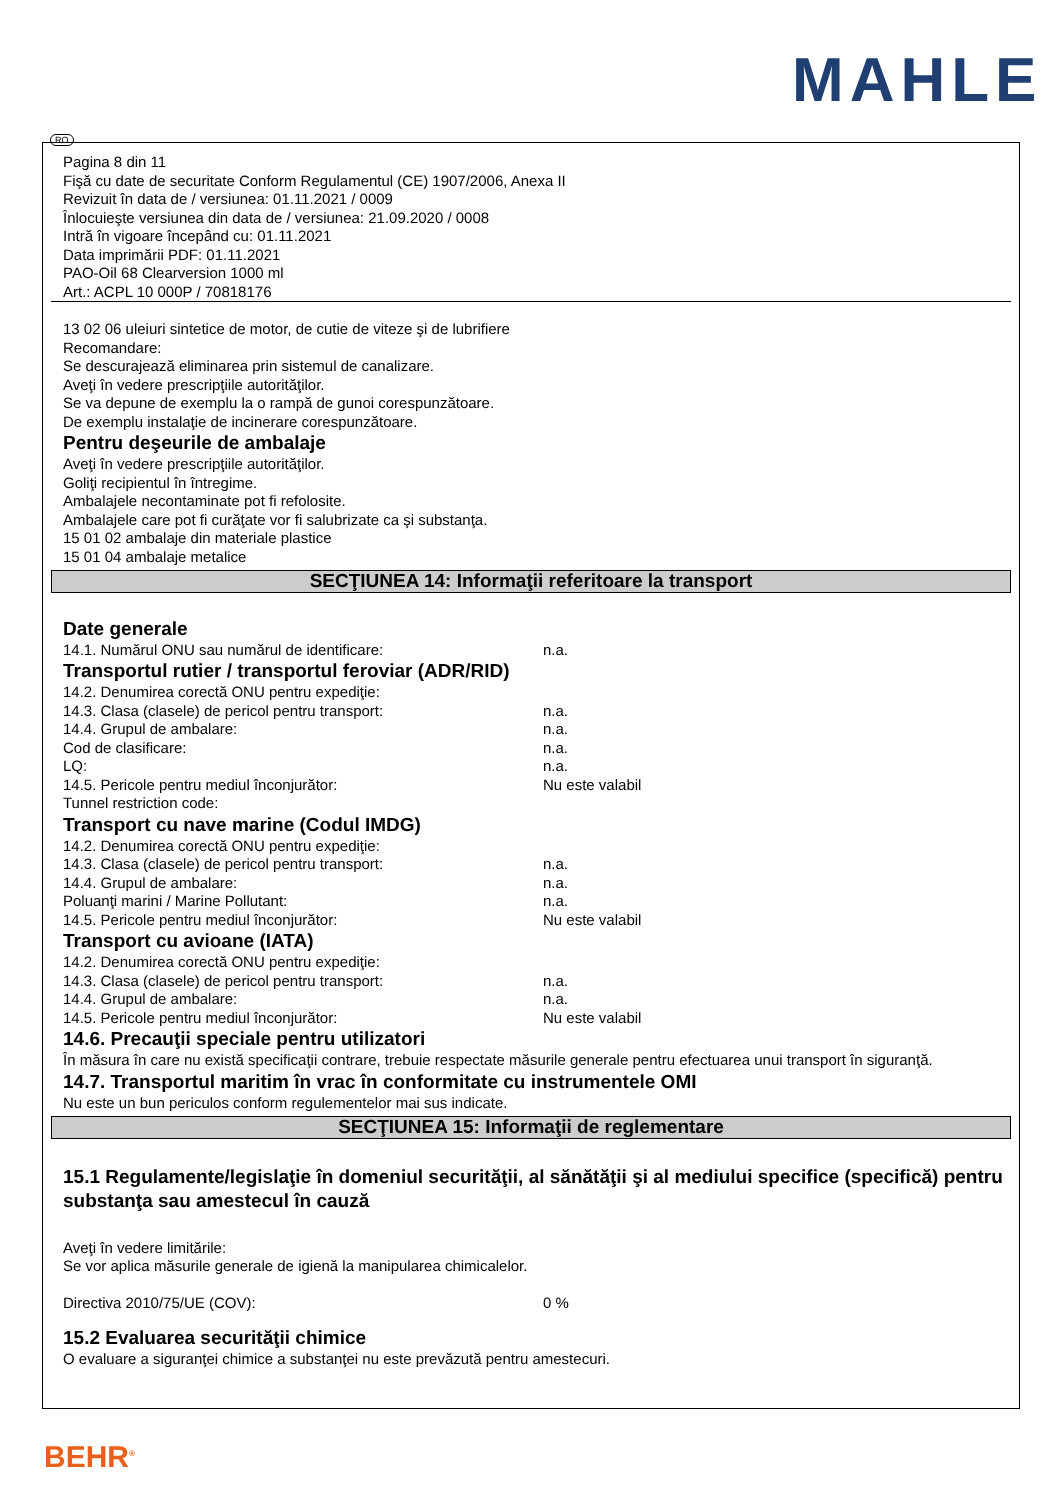MAHLE
RO
Pagina 8 din 11
Fişă cu date de securitate Conform Regulamentul (CE) 1907/2006, Anexa II
Revizuit în data de / versiunea: 01.11.2021 / 0009
Înlocuieşte versiunea din data de / versiunea: 21.09.2020 / 0008
Intră în vigoare începând cu: 01.11.2021
Data imprimării PDF: 01.11.2021
PAO-Oil 68 Clearversion 1000 ml
Art.: ACPL 10 000P / 70818176
13 02 06 uleiuri sintetice de motor, de cutie de viteze şi de lubrifiere
Recomandare:
Se descurajează eliminarea prin sistemul de canalizare.
Aveţi în vedere prescripţiile autorităţilor.
Se va depune de exemplu la o rampă de gunoi corespunzătoare.
De exemplu instalaţie de incinerare corespunzătoare.
Pentru deşeurile de ambalaje
Aveţi în vedere prescripţiile autorităţilor.
Goliţi recipientul în întregime.
Ambalajele necontaminate pot fi refolosite.
Ambalajele care pot fi curăţate vor fi salubrizate ca şi substanţa.
15 01 02 ambalaje din materiale plastice
15 01 04 ambalaje metalice
SECŢIUNEA 14: Informaţii referitoare la transport
Date generale
14.1. Numărul ONU sau numărul de identificare: n.a.
Transportul rutier / transportul feroviar (ADR/RID)
14.2. Denumirea corectă ONU pentru expediţie:
14.3. Clasa (clasele) de pericol pentru transport: n.a.
14.4. Grupul de ambalare: n.a.
Cod de clasificare: n.a.
LQ: n.a.
14.5. Pericole pentru mediul înconjurător: Nu este valabil
Tunnel restriction code:
Transport cu nave marine (Codul IMDG)
14.2. Denumirea corectă ONU pentru expediţie:
14.3. Clasa (clasele) de pericol pentru transport: n.a.
14.4. Grupul de ambalare: n.a.
Poluanţi marini / Marine Pollutant: n.a.
14.5. Pericole pentru mediul înconjurător: Nu este valabil
Transport cu avioane (IATA)
14.2. Denumirea corectă ONU pentru expediţie:
14.3. Clasa (clasele) de pericol pentru transport: n.a.
14.4. Grupul de ambalare: n.a.
14.5. Pericole pentru mediul înconjurător: Nu este valabil
14.6. Precauţii speciale pentru utilizatori
În măsura în care nu există specificaţii contrare, trebuie respectate măsurile generale pentru efectuarea unui transport în siguranţă.
14.7. Transportul maritim în vrac în conformitate cu instrumentele OMI
Nu este un bun periculos conform regulementelor mai sus indicate.
SECŢIUNEA 15: Informaţii de reglementare
15.1 Regulamente/legislaţie în domeniul securităţii, al sănătăţii şi al mediului specifice (specifică) pentru substanţa sau amestecul în cauză
Aveţi în vedere limitările:
Se vor aplica măsurile generale de igienă la manipularea chimicalelor.
Directiva 2010/75/UE (COV): 0 %
15.2 Evaluarea securităţii chimice
O evaluare a siguranţei chimice a substanţei nu este prevăzută pentru amestecuri.
BEHR<sup>®</sup>